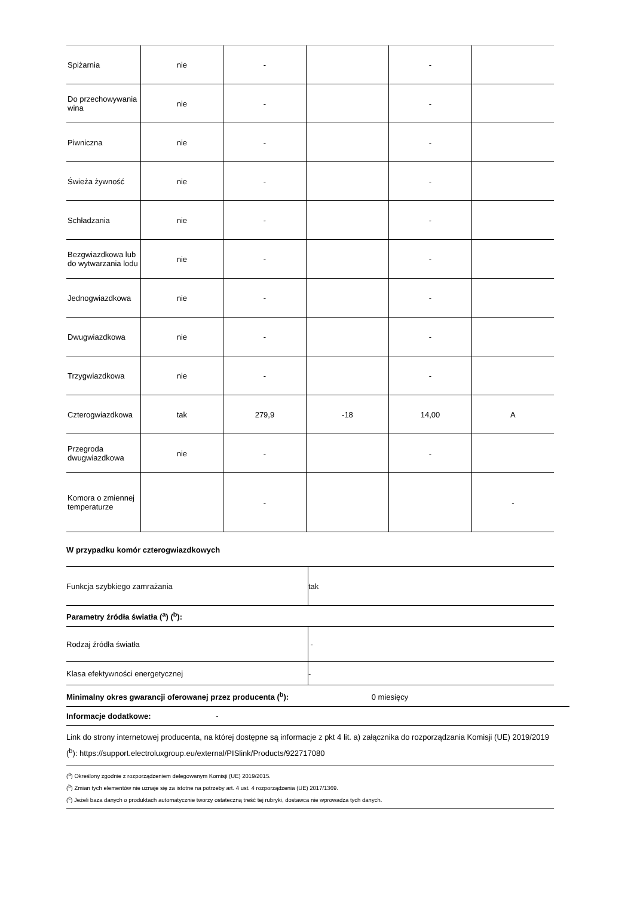| Spiżarnia | nie | - | | - | |
| Do przechowywania wina | nie | - | | - | |
| Piwniczna | nie | - | | - | |
| Świeża żywność | nie | - | | - | |
| Schładzania | nie | - | | - | |
| Bezgwiazdkowa lub do wytwarzania lodu | nie | - | | - | |
| Jednogwiazdkowa | nie | - | | - | |
| Dwugwiazdkowa | nie | - | | - | |
| Trzygwiazdkowa | nie | - | | - | |
| Czterogwiazdkowa | tak | 279,9 | -18 | 14,00 | A |
| Przegroda dwugwiazdkowa | nie | - | | - | |
| Komora o zmiennej temperaturze | | - | | | - |
W przypadku komór czterogwiazdkowych
| Funkcja szybkiego zamrażania | tak |
Parametry źródła światła (<sup>a</sup>) (<sup>b</sup>):
| Rodzaj źródła światła | - |
| Klasa efektywności energetycznej | - |
Minimalny okres gwarancji oferowanej przez producenta (<sup>b</sup>): 0 miesięcy
Informacje dodatkowe: -
Link do strony internetowej producenta, na której dostępne są informacje z pkt 4 lit. a) załącznika do rozporządzania Komisji (UE) 2019/2019 (<sup>b</sup>): https://support.electroluxgroup.eu/external/PISlink/Products/922717080
(<sup>a</sup>) Określony zgodnie z rozporządzeniem delegowanym Komisji (UE) 2019/2015.
(<sup>b</sup>) Zmian tych elementów nie uznaje się za istotne na potrzeby art. 4 ust. 4 rozporządzenia (UE) 2017/1369.
(<sup>c</sup>) Jeżeli baza danych o produktach automatycznie tworzy ostateczną treść tej rubryki, dostawca nie wprowadza tych danych.